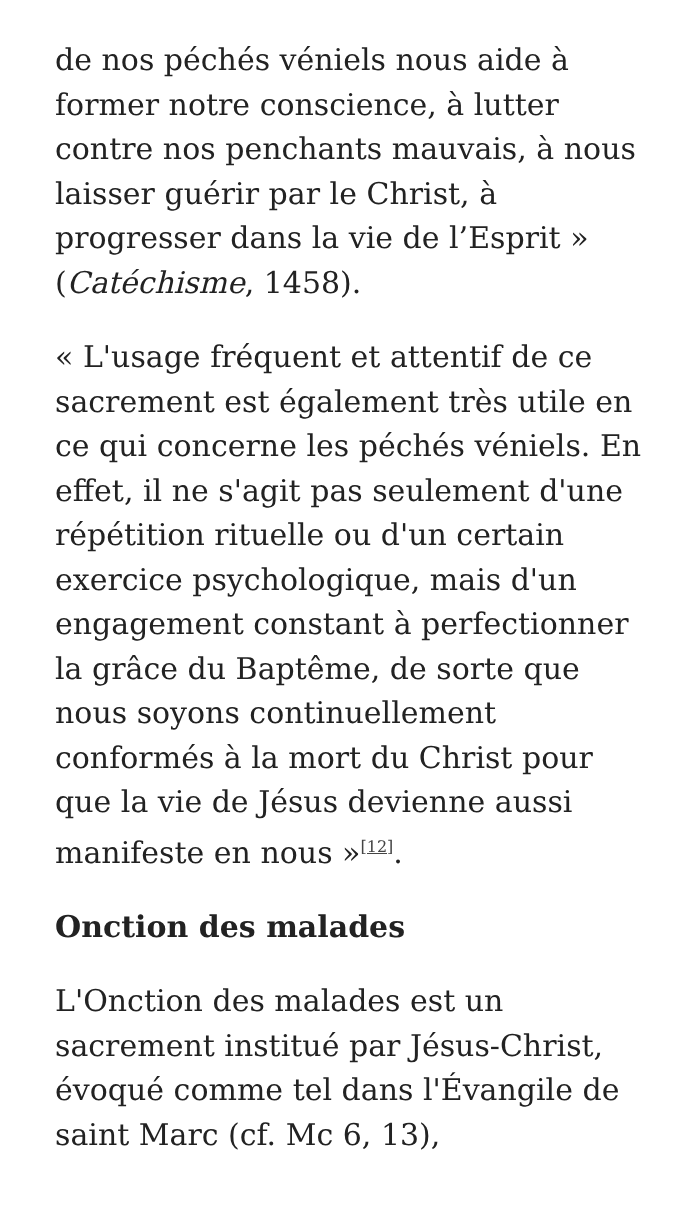de nos péchés véniels nous aide à former notre conscience, à lutter contre nos penchants mauvais, à nous laisser guérir par le Christ, à progresser dans la vie de l’Esprit » (Catéchisme, 1458).
« L'usage fréquent et attentif de ce sacrement est également très utile en ce qui concerne les péchés véniels. En effet, il ne s'agit pas seulement d'une répétition rituelle ou d'un certain exercice psychologique, mais d'un engagement constant à perfectionner la grâce du Baptême, de sorte que nous soyons continuellement conformés à la mort du Christ pour que la vie de Jésus devienne aussi manifeste en nous »<sup>[12]</sup>.
Onction des malades
L'Onction des malades est un sacrement institué par Jésus-Christ, évoqué comme tel dans l'Évangile de saint Marc (cf. Mc 6, 13),